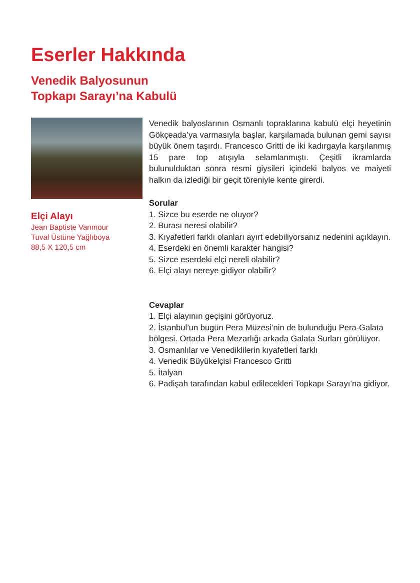Eserler Hakkında
Venedik Balyosunun
Topkapı Sarayı’na Kabulü
Elçi Alayı
Jean Baptiste Vanmour
Tuval Üstüne Yağlıboya
88,5 X 120,5 cm
Venedik balyoslarının Osmanlı topraklarına kabulü elçi heyetinin Gökçeada’ya varmasıyla başlar, karşılamada bulunan gemi sayısı büyük önem taşırdı. Francesco Gritti de iki kadırgayla karşılanmış 15 pare top atışıyla selamlanmıştı. Çeşitli ikramlarda bulunulduktan sonra resmi giysileri içindeki balyos ve maiyeti halkın da izlediği bir geçit töreniyle kente girerdi.
Sorular
1. Sizce bu eserde ne oluyor?
2. Burası neresi olabilir?
3. Kıyafetleri farklı olanları ayırt edebiliyorsanız nedenini açıklayın.
4. Eserdeki en önemli karakter hangisi?
5. Sizce eserdeki elçi nereli olabilir?
6. Elçi alayı nereye gidiyor olabilir?
Cevaplar
1. Elçi alayının geçişini görüyoruz.
2. İstanbul’un bugün Pera Müzesi’nin de bulunduğu Pera-Galata bölgesi. Ortada Pera Mezarlığı arkada Galata Surları görülüyor.
3. Osmanlılar ve Venediklilerin kıyafetleri farklı
4. Venedik Büyükelçisi Francesco Gritti
5. İtalyan
6. Padişah tarafından kabul edilecekleri Topkapı Sarayı’na gidiyor.